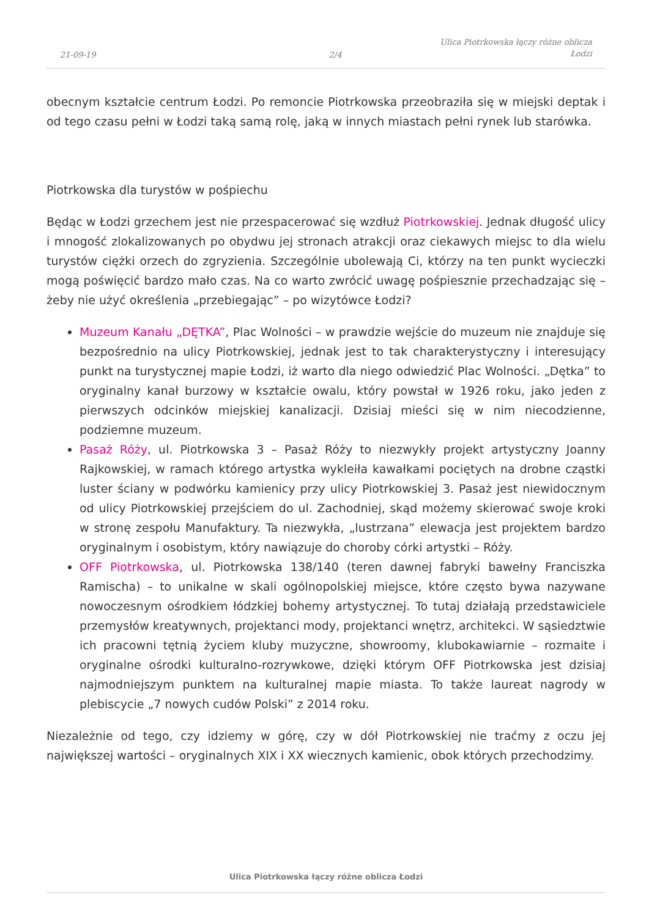21-09-19
2/4
Ulica Piotrkowska łączy różne oblicza
Łodzi
obecnym kształcie centrum Łodzi. Po remoncie Piotrkowska przeobraziła się w miejski deptak i od tego czasu pełni w Łodzi taką samą rolę, jaką w innych miastach pełni rynek lub starówka.
Piotrkowska dla turystów w pośpiechu
Będąc w Łodzi grzechem jest nie przespacerować się wzdłuż Piotrkowskiej. Jednak długość ulicy i mnogość zlokalizowanych po obydwu jej stronach atrakcji oraz ciekawych miejsc to dla wielu turystów ciężki orzech do zgryzienia. Szczególnie ubolewają Ci, którzy na ten punkt wycieczki mogą poświęcić bardzo mało czas. Na co warto zwrócić uwagę pośpiesznie przechadzając się – żeby nie użyć określenia „przebiegając” – po wizytówce Łodzi?
Muzeum Kanału „DĘTKA”, Plac Wolności – w prawdzie wejście do muzeum nie znajduje się bezpośrednio na ulicy Piotrkowskiej, jednak jest to tak charakterystyczny i interesujący punkt na turystycznej mapie Łodzi, iż warto dla niego odwiedzić Plac Wolności. „Dętka” to oryginalny kanał burzowy w kształcie owalu, który powstał w 1926 roku, jako jeden z pierwszych odcinków miejskiej kanalizacji. Dzisiaj mieści się w nim niecodzienne, podziemne muzeum.
Pasaż Róży, ul. Piotrkowska 3 – Pasaż Róży to niezwykły projekt artystyczny Joanny Rajkowskiej, w ramach którego artystka wykleiła kawałkami pociętych na drobne cząstki luster ściany w podwórku kamienicy przy ulicy Piotrkowskiej 3. Pasaż jest niewidocznym od ulicy Piotrkowskiej przejściem do ul. Zachodniej, skąd możemy skierować swoje kroki w stronę zespołu Manufaktury. Ta niezwykła, „lustrzana” elewacja jest projektem bardzo oryginalnym i osobistym, który nawiązuje do choroby córki artystki – Róży.
OFF Piotrkowska, ul. Piotrkowska 138/140 (teren dawnej fabryki bawełny Franciszka Ramischa) – to unikalne w skali ogólnopolskiej miejsce, które często bywa nazywane nowoczesnym ośrodkiem łódzkiej bohemy artystycznej. To tutaj działają przedstawiciele przemysłów kreatywnych, projektanci mody, projektanci wnętrz, architekci. W sąsiedztwie ich pracowni tętnią życiem kluby muzyczne, showroomy, klubokawiarnie – rozmaite i oryginalne ośrodki kulturalno-rozrywkowe, dzięki którym OFF Piotrkowska jest dzisiaj najmodniejszym punktem na kulturalnej mapie miasta. To także laureat nagrody w plebiscycie „7 nowych cudów Polski” z 2014 roku.
Niezależnie od tego, czy idziemy w górę, czy w dół Piotrkowskiej nie traćmy z oczu jej największej wartości – oryginalnych XIX i XX wiecznych kamienic, obok których przechodzimy.
Ulica Piotrkowska łączy różne oblicza Łodzi